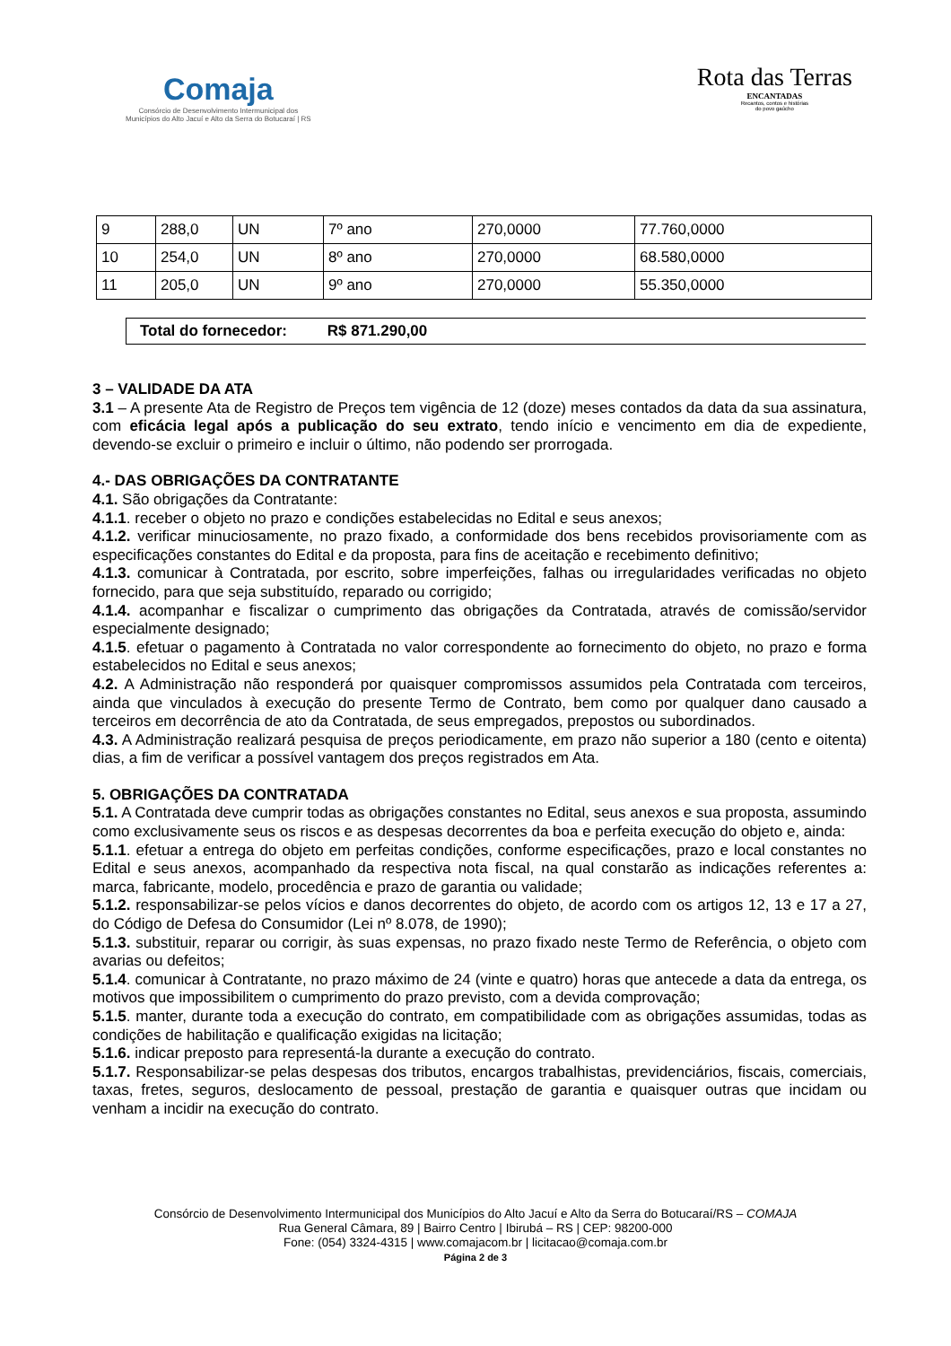Comaja
Consórcio de Desenvolvimento Intermunicipal dos
Municípios do Alto Jacuí e Alto da Serra do Botucaraí | RS
Rota das Terras
ENCANTADAS
Recantos, contos e histórias
do povo gaúcho
| 9 | 288,0 | UN | 7º ano | 270,0000 | 77.760,0000 |
| 10 | 254,0 | UN | 8º ano | 270,0000 | 68.580,0000 |
| 11 | 205,0 | UN | 9º ano | 270,0000 | 55.350,0000 |
Total do fornecedor: R$ 871.290,00
3 – VALIDADE DA ATA
3.1 – A presente Ata de Registro de Preços tem vigência de 12 (doze) meses contados da data da sua assinatura, com eficácia legal após a publicação do seu extrato, tendo início e vencimento em dia de expediente, devendo-se excluir o primeiro e incluir o último, não podendo ser prorrogada.
4.- DAS OBRIGAÇÕES DA CONTRATANTE
4.1. São obrigações da Contratante:
4.1.1. receber o objeto no prazo e condições estabelecidas no Edital e seus anexos;
4.1.2. verificar minuciosamente, no prazo fixado, a conformidade dos bens recebidos provisoriamente com as especificações constantes do Edital e da proposta, para fins de aceitação e recebimento definitivo;
4.1.3. comunicar à Contratada, por escrito, sobre imperfeições, falhas ou irregularidades verificadas no objeto fornecido, para que seja substituído, reparado ou corrigido;
4.1.4. acompanhar e fiscalizar o cumprimento das obrigações da Contratada, através de comissão/servidor especialmente designado;
4.1.5. efetuar o pagamento à Contratada no valor correspondente ao fornecimento do objeto, no prazo e forma estabelecidos no Edital e seus anexos;
4.2. A Administração não responderá por quaisquer compromissos assumidos pela Contratada com terceiros, ainda que vinculados à execução do presente Termo de Contrato, bem como por qualquer dano causado a terceiros em decorrência de ato da Contratada, de seus empregados, prepostos ou subordinados.
4.3. A Administração realizará pesquisa de preços periodicamente, em prazo não superior a 180 (cento e oitenta) dias, a fim de verificar a possível vantagem dos preços registrados em Ata.
5. OBRIGAÇÕES DA CONTRATADA
5.1. A Contratada deve cumprir todas as obrigações constantes no Edital, seus anexos e sua proposta, assumindo como exclusivamente seus os riscos e as despesas decorrentes da boa e perfeita execução do objeto e, ainda:
5.1.1. efetuar a entrega do objeto em perfeitas condições, conforme especificações, prazo e local constantes no Edital e seus anexos, acompanhado da respectiva nota fiscal, na qual constarão as indicações referentes a: marca, fabricante, modelo, procedência e prazo de garantia ou validade;
5.1.2. responsabilizar-se pelos vícios e danos decorrentes do objeto, de acordo com os artigos 12, 13 e 17 a 27, do Código de Defesa do Consumidor (Lei nº 8.078, de 1990);
5.1.3. substituir, reparar ou corrigir, às suas expensas, no prazo fixado neste Termo de Referência, o objeto com avarias ou defeitos;
5.1.4. comunicar à Contratante, no prazo máximo de 24 (vinte e quatro) horas que antecede a data da entrega, os motivos que impossibilitem o cumprimento do prazo previsto, com a devida comprovação;
5.1.5. manter, durante toda a execução do contrato, em compatibilidade com as obrigações assumidas, todas as condições de habilitação e qualificação exigidas na licitação;
5.1.6. indicar preposto para representá-la durante a execução do contrato.
5.1.7. Responsabilizar-se pelas despesas dos tributos, encargos trabalhistas, previdenciários, fiscais, comerciais, taxas, fretes, seguros, deslocamento de pessoal, prestação de garantia e quaisquer outras que incidam ou venham a incidir na execução do contrato.
Consórcio de Desenvolvimento Intermunicipal dos Municípios do Alto Jacuí e Alto da Serra do Botucaraí/RS – COMAJA
Rua General Câmara, 89 | Bairro Centro | Ibirubá – RS | CEP: 98200-000
Fone: (054) 3324-4315 | www.comajacom.br | licitacao@comaja.com.br
Página 2 de 3